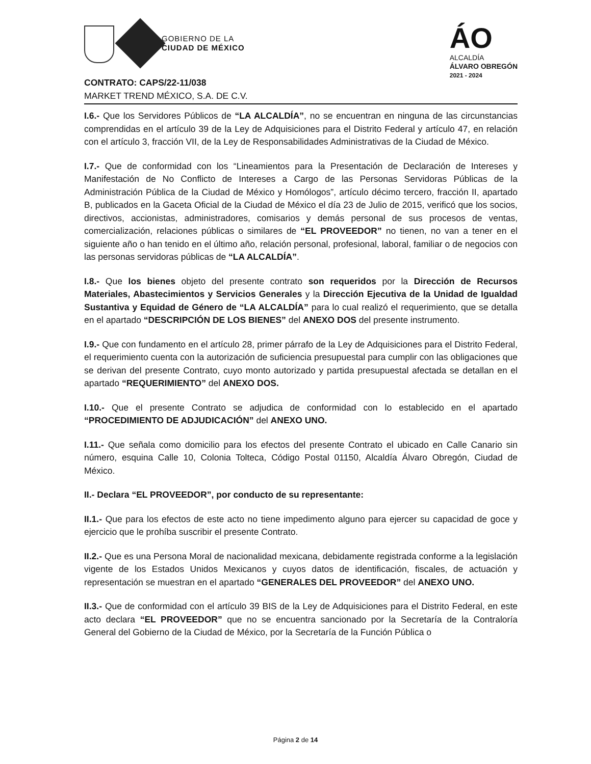GOBIERNO DE LA
CIUDAD DE MÉXICO
ÁO
ALCALDÍA
ÁLVARO OBREGÓN
2021 - 2024
CONTRATO: CAPS/22-11/038
MARKET TREND MÉXICO, S.A. DE C.V.
I.6.- Que los Servidores Públicos de “LA ALCALDÍA”, no se encuentran en ninguna de las circunstancias comprendidas en el artículo 39 de la Ley de Adquisiciones para el Distrito Federal y artículo 47, en relación con el artículo 3, fracción VII, de la Ley de Responsabilidades Administrativas de la Ciudad de México.
I.7.- Que de conformidad con los “Lineamientos para la Presentación de Declaración de Intereses y Manifestación de No Conflicto de Intereses a Cargo de las Personas Servidoras Públicas de la Administración Pública de la Ciudad de México y Homólogos”, artículo décimo tercero, fracción II, apartado B, publicados en la Gaceta Oficial de la Ciudad de México el día 23 de Julio de 2015, verificó que los socios, directivos, accionistas, administradores, comisarios y demás personal de sus procesos de ventas, comercialización, relaciones públicas o similares de “EL PROVEEDOR” no tienen, no van a tener en el siguiente año o han tenido en el último año, relación personal, profesional, laboral, familiar o de negocios con las personas servidoras públicas de “LA ALCALDÍA”.
I.8.- Que los bienes objeto del presente contrato son requeridos por la Dirección de Recursos Materiales, Abastecimientos y Servicios Generales y la Dirección Ejecutiva de la Unidad de Igualdad Sustantiva y Equidad de Género de “LA ALCALDÍA” para lo cual realizó el requerimiento, que se detalla en el apartado “DESCRIPCIÓN DE LOS BIENES” del ANEXO DOS del presente instrumento.
I.9.- Que con fundamento en el artículo 28, primer párrafo de la Ley de Adquisiciones para el Distrito Federal, el requerimiento cuenta con la autorización de suficiencia presupuestal para cumplir con las obligaciones que se derivan del presente Contrato, cuyo monto autorizado y partida presupuestal afectada se detallan en el apartado “REQUERIMIENTO” del ANEXO DOS.
I.10.- Que el presente Contrato se adjudica de conformidad con lo establecido en el apartado “PROCEDIMIENTO DE ADJUDICACIÓN” del ANEXO UNO.
I.11.- Que señala como domicilio para los efectos del presente Contrato el ubicado en Calle Canario sin número, esquina Calle 10, Colonia Tolteca, Código Postal 01150, Alcaldía Álvaro Obregón, Ciudad de México.
II.- Declara “EL PROVEEDOR”, por conducto de su representante:
II.1.- Que para los efectos de este acto no tiene impedimento alguno para ejercer su capacidad de goce y ejercicio que le prohíba suscribir el presente Contrato.
II.2.- Que es una Persona Moral de nacionalidad mexicana, debidamente registrada conforme a la legislación vigente de los Estados Unidos Mexicanos y cuyos datos de identificación, fiscales, de actuación y representación se muestran en el apartado “GENERALES DEL PROVEEDOR” del ANEXO UNO.
II.3.- Que de conformidad con el artículo 39 BIS de la Ley de Adquisiciones para el Distrito Federal, en este acto declara “EL PROVEEDOR” que no se encuentra sancionado por la Secretaría de la Contraloría General del Gobierno de la Ciudad de México, por la Secretaría de la Función Pública o
Página 2 de 14